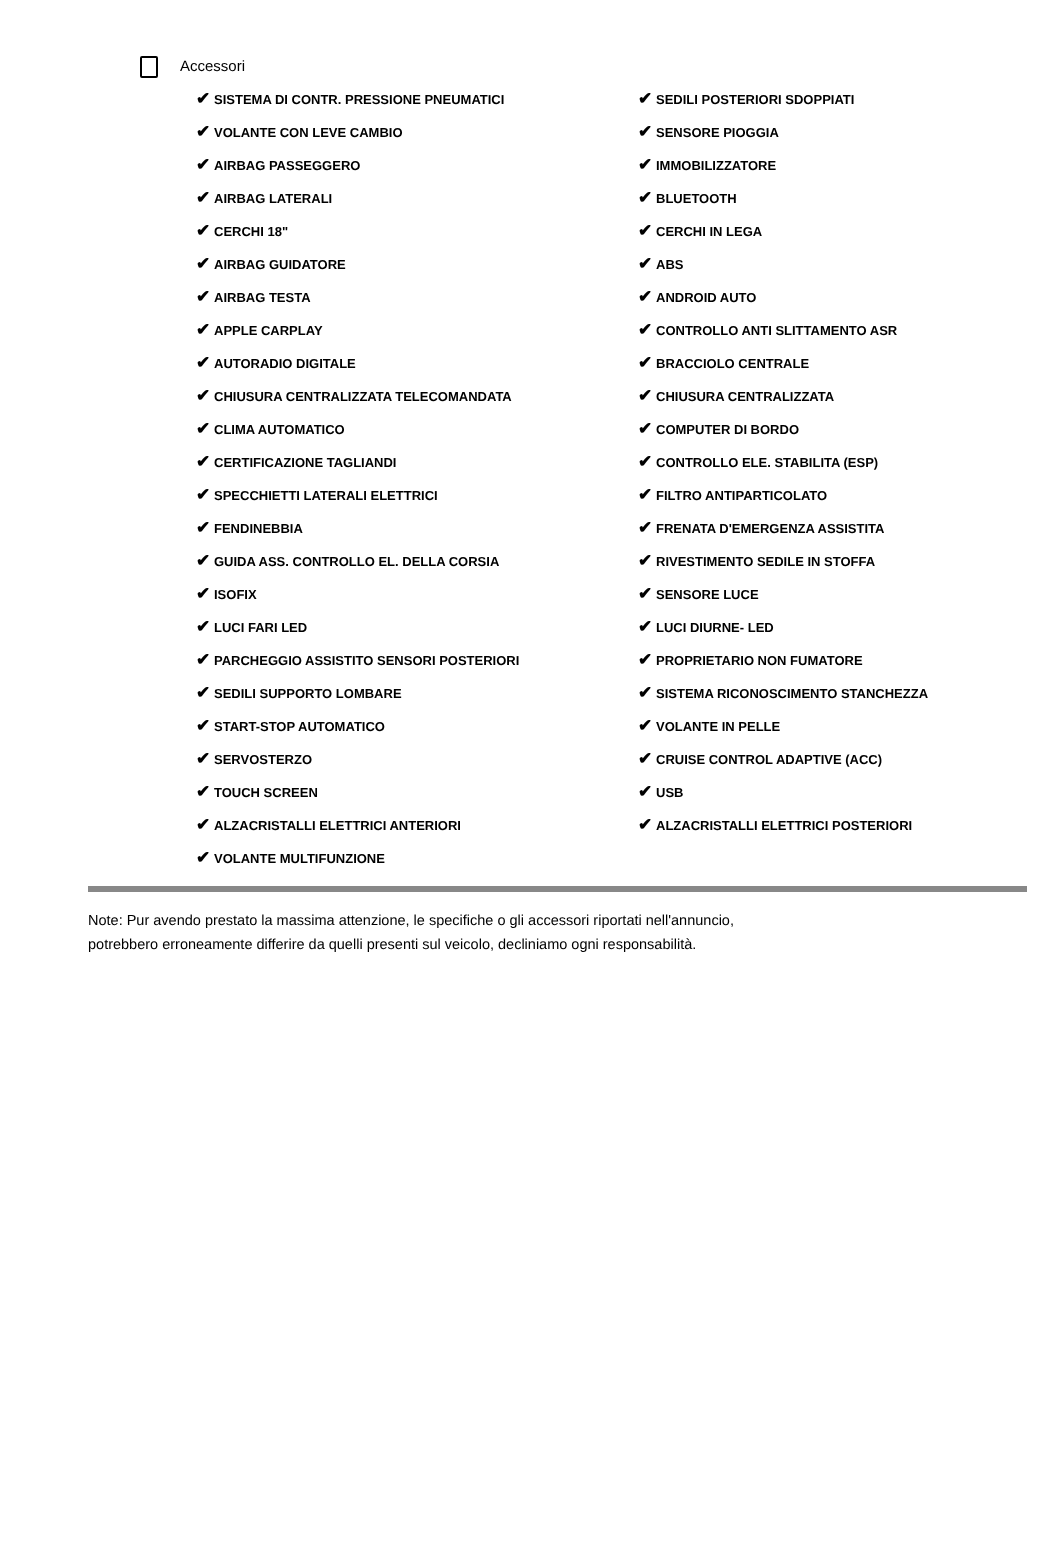Accessori
| ✔ SISTEMA DI CONTR. PRESSIONE PNEUMATICI | ✔ SEDILI POSTERIORI SDOPPIATI |
| ✔ VOLANTE CON LEVE CAMBIO | ✔ SENSORE PIOGGIA |
| ✔ AIRBAG PASSEGGERO | ✔ IMMOBILIZZATORE |
| ✔ AIRBAG LATERALI | ✔ BLUETOOTH |
| ✔ CERCHI 18" | ✔ CERCHI IN LEGA |
| ✔ AIRBAG GUIDATORE | ✔ ABS |
| ✔ AIRBAG TESTA | ✔ ANDROID AUTO |
| ✔ APPLE CARPLAY | ✔ CONTROLLO ANTI SLITTAMENTO ASR |
| ✔ AUTORADIO DIGITALE | ✔ BRACCIOLO CENTRALE |
| ✔ CHIUSURA CENTRALIZZATA TELECOMANDATA | ✔ CHIUSURA CENTRALIZZATA |
| ✔ CLIMA AUTOMATICO | ✔ COMPUTER DI BORDO |
| ✔ CERTIFICAZIONE TAGLIANDI | ✔ CONTROLLO ELE. STABILITA (ESP) |
| ✔ SPECCHIETTI LATERALI ELETTRICI | ✔ FILTRO ANTIPARTICOLATO |
| ✔ FENDINEBBIA | ✔ FRENATA D'EMERGENZA ASSISTITA |
| ✔ GUIDA ASS. CONTROLLO EL. DELLA CORSIA | ✔ RIVESTIMENTO SEDILE IN STOFFA |
| ✔ ISOFIX | ✔ SENSORE LUCE |
| ✔ LUCI FARI LED | ✔ LUCI DIURNE- LED |
| ✔ PARCHEGGIO ASSISTITO SENSORI POSTERIORI | ✔ PROPRIETARIO NON FUMATORE |
| ✔ SEDILI SUPPORTO LOMBARE | ✔ SISTEMA RICONOSCIMENTO STANCHEZZA |
| ✔ START-STOP AUTOMATICO | ✔ VOLANTE IN PELLE |
| ✔ SERVOSTERZO | ✔ CRUISE CONTROL ADAPTIVE (ACC) |
| ✔ TOUCH SCREEN | ✔ USB |
| ✔ ALZACRISTALLI ELETTRICI ANTERIORI | ✔ ALZACRISTALLI ELETTRICI POSTERIORI |
| ✔ VOLANTE MULTIFUNZIONE | |
Note: Pur avendo prestato la massima attenzione, le specifiche o gli accessori riportati nell'annuncio,
potrebbero erroneamente differire da quelli presenti sul veicolo, decliniamo ogni responsabilità.